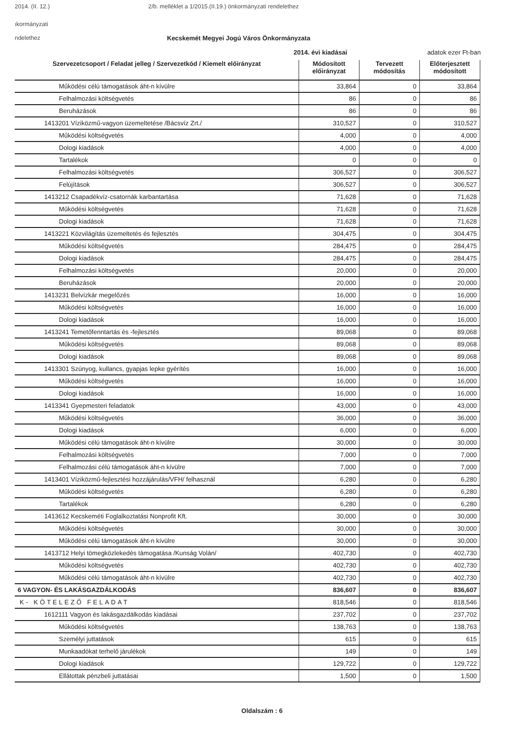2014. (II. 12.) 2/b. melléklet a 1/2015.(II.19.) önkormányzati rendelethez
ıkormányzati
ndelethez
Kecskemét Megyei Jogú Város Önkormányzata
2014. évi kiadásai adatok ezer Ft-ban
| Szervezetcsoport / Feladat jelleg / Szervezetkód / Kiemelt előirányzat | Módosított előirányzat | Tervezett módosítás | Előterjesztett módosított |
| --- | --- | --- | --- |
| Működési célú támogatások áht-n kívülre | 33,864 | 0 | 33,864 |
| Felhalmozási költségvetés | 86 | 0 | 86 |
| Beruházások | 86 | 0 | 86 |
| 1413201 Víziközmű-vagyon üzemeltetése /Bácsvíz Zrt./ | 310,527 | 0 | 310,527 |
| Működési költségvetés | 4,000 | 0 | 4,000 |
| Dologi kiadások | 4,000 | 0 | 4,000 |
| Tartalékok | 0 | 0 | 0 |
| Felhalmozási költségvetés | 306,527 | 0 | 306,527 |
| Felújítások | 306,527 | 0 | 306,527 |
| 1413212 Csapadékvíz-csatornák karbantartása | 71,628 | 0 | 71,628 |
| Működési költségvetés | 71,628 | 0 | 71,628 |
| Dologi kiadások | 71,628 | 0 | 71,628 |
| 1413221 Közvilágítás üzemeltetés és fejlesztés | 304,475 | 0 | 304,475 |
| Működési költségvetés | 284,475 | 0 | 284,475 |
| Dologi kiadások | 284,475 | 0 | 284,475 |
| Felhalmozási költségvetés | 20,000 | 0 | 20,000 |
| Beruházások | 20,000 | 0 | 20,000 |
| 1413231 Belvízkár megelőzés | 16,000 | 0 | 16,000 |
| Működési költségvetés | 16,000 | 0 | 16,000 |
| Dologi kiadások | 16,000 | 0 | 16,000 |
| 1413241 Temetőfenntartás és -fejlesztés | 89,068 | 0 | 89,068 |
| Működési költségvetés | 89,068 | 0 | 89,068 |
| Dologi kiadások | 89,068 | 0 | 89,068 |
| 1413301 Szúnyog, kullancs, gyapjas lepke gyérítés | 16,000 | 0 | 16,000 |
| Működési költségvetés | 16,000 | 0 | 16,000 |
| Dologi kiadások | 16,000 | 0 | 16,000 |
| 1413341 Gyepmesteri feladatok | 43,000 | 0 | 43,000 |
| Működési költségvetés | 36,000 | 0 | 36,000 |
| Dologi kiadások | 6,000 | 0 | 6,000 |
| Működési célú támogatások áht-n kívülre | 30,000 | 0 | 30,000 |
| Felhalmozási költségvetés | 7,000 | 0 | 7,000 |
| Felhalmozási célú támogatások áht-n kívülre | 7,000 | 0 | 7,000 |
| 1413401 Víziközmű-fejlesztési hozzájárulás/VFH/ felhasznál | 6,280 | 0 | 6,280 |
| Működési költségvetés | 6,280 | 0 | 6,280 |
| Tartalékok | 6,280 | 0 | 6,280 |
| 1413612 Kecskeméti Foglalkoztatási Nonprofit Kft. | 30,000 | 0 | 30,000 |
| Működési költségvetés | 30,000 | 0 | 30,000 |
| Működési célú támogatások áht-n kívülre | 30,000 | 0 | 30,000 |
| 1413712 Helyi tömegközlekedés támogatása /Kunság Volán/ | 402,730 | 0 | 402,730 |
| Működési költségvetés | 402,730 | 0 | 402,730 |
| Működési célú támogatások áht-n kívülre | 402,730 | 0 | 402,730 |
| 6 VAGYON- ÉS LAKÁSGAZDÁLKODÁS | 836,607 | 0 | 836,607 |
| K- KÖTELEZŐ FELADAT | 818,546 | 0 | 818,546 |
| 1612111 Vagyon és lakásgazdálkodás kiadásai | 237,702 | 0 | 237,702 |
| Működési költségvetés | 138,763 | 0 | 138,763 |
| Személyi juttatások | 615 | 0 | 615 |
| Munkaadókat terhelő járulékok | 149 | 0 | 149 |
| Dologi kiadások | 129,722 | 0 | 129,722 |
| Ellátottak pénzbeli juttatásai | 1,500 | 0 | 1,500 |
Oldalszám : 6